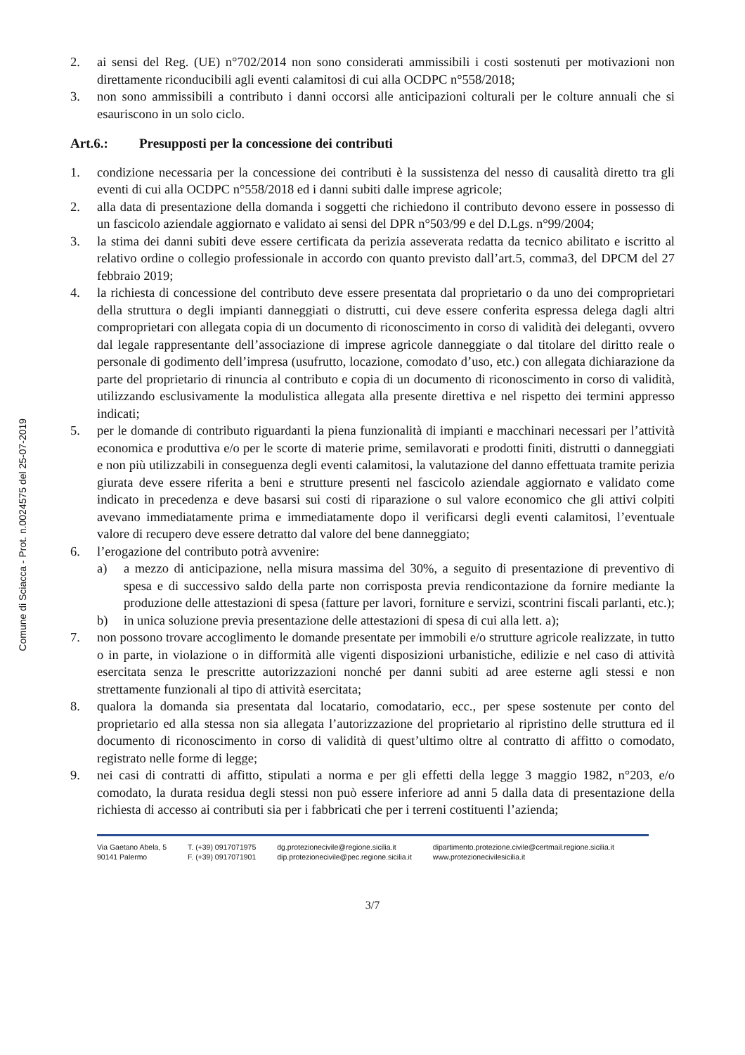Comune di Sciacca - Prot. n.0024575 del 25-07-2019
2. ai sensi del Reg. (UE) n°702/2014 non sono considerati ammissibili i costi sostenuti per motivazioni non direttamente riconducibili agli eventi calamitosi di cui alla OCDPC n°558/2018;
3. non sono ammissibili a contributo i danni occorsi alle anticipazioni colturali per le colture annuali che si esauriscono in un solo ciclo.
Art.6.: Presupposti per la concessione dei contributi
1. condizione necessaria per la concessione dei contributi è la sussistenza del nesso di causalità diretto tra gli eventi di cui alla OCDPC n°558/2018 ed i danni subiti dalle imprese agricole;
2. alla data di presentazione della domanda i soggetti che richiedono il contributo devono essere in possesso di un fascicolo aziendale aggiornato e validato ai sensi del DPR n°503/99 e del D.Lgs. n°99/2004;
3. la stima dei danni subiti deve essere certificata da perizia asseverata redatta da tecnico abilitato e iscritto al relativo ordine o collegio professionale in accordo con quanto previsto dall’art.5, comma3, del DPCM del 27 febbraio 2019;
4. la richiesta di concessione del contributo deve essere presentata dal proprietario o da uno dei comproprietari della struttura o degli impianti danneggiati o distrutti, cui deve essere conferita espressa delega dagli altri comproprietari con allegata copia di un documento di riconoscimento in corso di validità dei deleganti, ovvero dal legale rappresentante dell’associazione di imprese agricole danneggiate o dal titolare del diritto reale o personale di godimento dell’impresa (usufrutto, locazione, comodato d’uso, etc.) con allegata dichiarazione da parte del proprietario di rinuncia al contributo e copia di un documento di riconoscimento in corso di validità, utilizzando esclusivamente la modulistica allegata alla presente direttiva e nel rispetto dei termini appresso indicati;
5. per le domande di contributo riguardanti la piena funzionalità di impianti e macchinari necessari per l’attività economica e produttiva e/o per le scorte di materie prime, semilavorati e prodotti finiti, distrutti o danneggiati e non più utilizzabili in conseguenza degli eventi calamitosi, la valutazione del danno effettuata tramite perizia giurata deve essere riferita a beni e strutture presenti nel fascicolo aziendale aggiornato e validato come indicato in precedenza e deve basarsi sui costi di riparazione o sul valore economico che gli attivi colpiti avevano immediatamente prima e immediatamente dopo il verificarsi degli eventi calamitosi, l’eventuale valore di recupero deve essere detratto dal valore del bene danneggiato;
6. l’erogazione del contributo potrà avvenire:
a) a mezzo di anticipazione, nella misura massima del 30%, a seguito di presentazione di preventivo di spesa e di successivo saldo della parte non corrisposta previa rendicontazione da fornire mediante la produzione delle attestazioni di spesa (fatture per lavori, forniture e servizi, scontrini fiscali parlanti, etc.);
b) in unica soluzione previa presentazione delle attestazioni di spesa di cui alla lett. a);
7. non possono trovare accoglimento le domande presentate per immobili e/o strutture agricole realizzate, in tutto o in parte, in violazione o in difformità alle vigenti disposizioni urbanistiche, edilizie e nel caso di attività esercitata senza le prescritte autorizzazioni nonché per danni subiti ad aree esterne agli stessi e non strettamente funzionali al tipo di attività esercitata;
8. qualora la domanda sia presentata dal locatario, comodatario, ecc., per spese sostenute per conto del proprietario ed alla stessa non sia allegata l’autorizzazione del proprietario al ripristino delle struttura ed il documento di riconoscimento in corso di validità di quest’ultimo oltre al contratto di affitto o comodato, registrato nelle forme di legge;
9. nei casi di contratti di affitto, stipulati a norma e per gli effetti della legge 3 maggio 1982, n°203, e/o comodato, la durata residua degli stessi non può essere inferiore ad anni 5 dalla data di presentazione della richiesta di accesso ai contributi sia per i fabbricati che per i terreni costituenti l’azienda;
Via Gaetano Abela, 5
90141 Palermo
T. (+39) 0917071975
F. (+39) 0917071901
dg.protezionecivile@regione.sicilia.it
dip.protezionecivile@pec.regione.sicilia.it
dipartimento.protezione.civile@certmail.regione.sicilia.it
www.protezionecivilesicilia.it
3/7